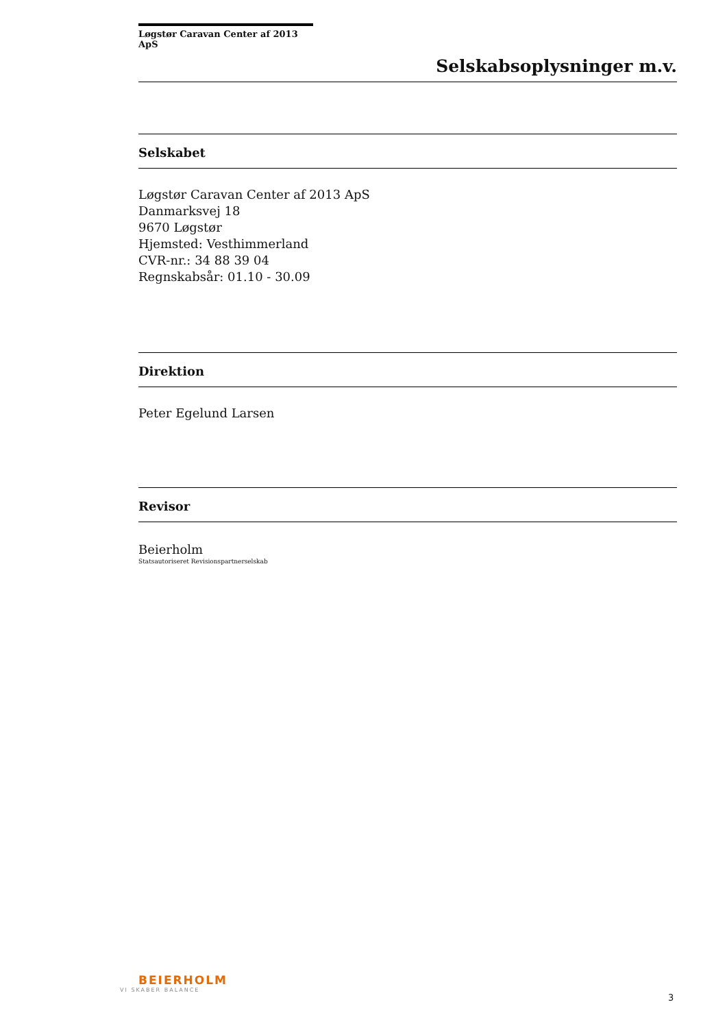Løgstør Caravan Center af 2013 ApS
Selskabsoplysninger m.v.
Selskabet
Løgstør Caravan Center af 2013 ApS
Danmarksvej 18
9670 Løgstør
Hjemsted: Vesthimmerland
CVR-nr.: 34 88 39 04
Regnskabsår: 01.10 - 30.09
Direktion
Peter Egelund Larsen
Revisor
Beierholm
Statsautoriseret Revisionspartnerselskab
BEIERHOLM
VI SKABER BALANCE
3